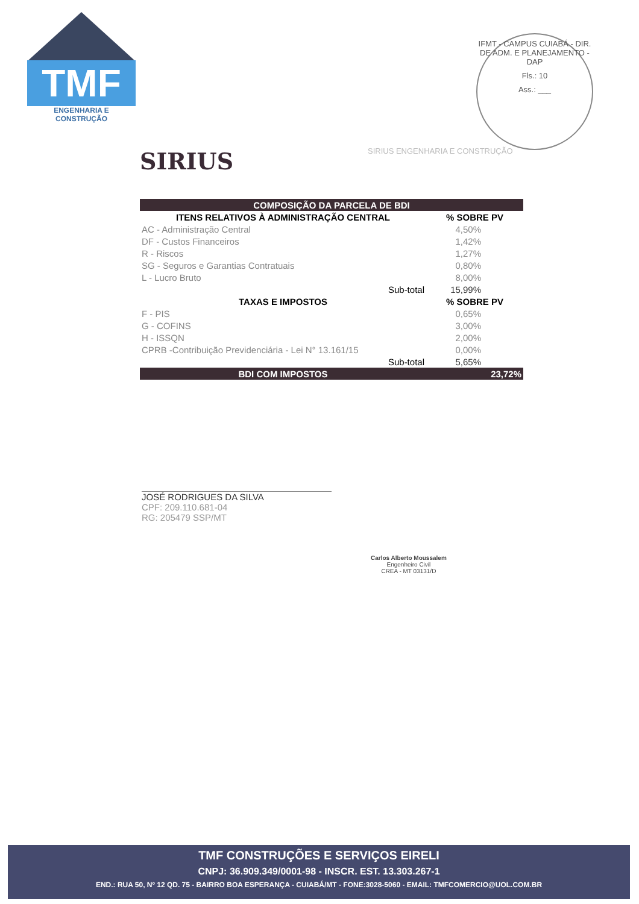TMF
ENGENHARIA E CONSTRUÇÃO
IFMT - CAMPUS CUIABÁ - DIR. DE ADM. E PLANEJAMENTO - DAP
Fls.: 10
Ass.: ___
SIRIUS SIRIUS ENGENHARIA E CONSTRUÇÃO
| COMPOSIÇÃO DA PARCELA DE BDI | | |
| --- | --- | --- |
| ITENS RELATIVOS À ADMINISTRAÇÃO CENTRAL | | % SOBRE PV |
| AC - Administração Central | | 4,50% |
| DF - Custos Financeiros | | 1,42% |
| R - Riscos | | 1,27% |
| SG - Seguros e Garantias Contratuais | | 0,80% |
| L - Lucro Bruto | | 8,00% |
| | Sub-total | 15,99% |
| TAXAS E IMPOSTOS | | % SOBRE PV |
| F - PIS | | 0,65% |
| G - COFINS | | 3,00% |
| H - ISSQN | | 2,00% |
| CPRB -Contribuição Previdenciária - Lei N° 13.161/15 | | 0,00% |
| | Sub-total | 5,65% |
| BDI COM IMPOSTOS | | 23,72% |
JOSÉ RODRIGUES DA SILVA
CPF: 209.110.681-04
RG: 205479 SSP/MT
Carlos Alberto Moussalem
Engenheiro Civil
CREA - MT 03131/D
TMF CONSTRUÇÕES E SERVIÇOS EIRELI
CNPJ: 36.909.349/0001-98 - INSCR. EST. 13.303.267-1
END.: RUA 50, Nº 12 QD. 75 - BAIRRO BOA ESPERANÇA - CUIABÁ/MT - FONE:3028-5060 - EMAIL: TMFCOMERCIO@UOL.COM.BR